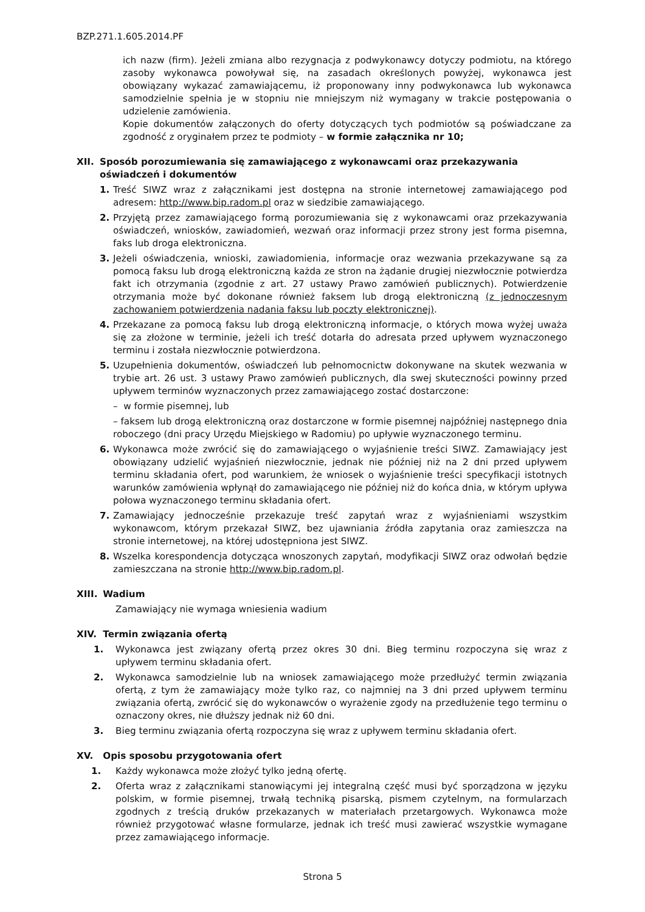BZP.271.1.605.2014.PF
ich nazw (firm). Jeżeli zmiana albo rezygnacja z podwykonawcy dotyczy podmiotu, na którego zasoby wykonawca powoływał się, na zasadach określonych powyżej, wykonawca jest obowiązany wykazać zamawiającemu, iż proponowany inny podwykonawca lub wykonawca samodzielnie spełnia je w stopniu nie mniejszym niż wymagany w trakcie postępowania o udzielenie zamówienia.
Kopie dokumentów załączonych do oferty dotyczących tych podmiotów są poświadczane za zgodność z oryginałem przez te podmioty – w formie załącznika nr 10;
XII. Sposób porozumiewania się zamawiającego z wykonawcami oraz przekazywania oświadczeń i dokumentów
1. Treść SIWZ wraz z załącznikami jest dostępna na stronie internetowej zamawiającego pod adresem: http://www.bip.radom.pl oraz w siedzibie zamawiającego.
2. Przyjętą przez zamawiającego formą porozumiewania się z wykonawcami oraz przekazywania oświadczeń, wniosków, zawiadomień, wezwań oraz informacji przez strony jest forma pisemna, faks lub droga elektroniczna.
3. Jeżeli oświadczenia, wnioski, zawiadomienia, informacje oraz wezwania przekazywane są za pomocą faksu lub drogą elektroniczną każda ze stron na żądanie drugiej niezwłocznie potwierdza fakt ich otrzymania (zgodnie z art. 27 ustawy Prawo zamówień publicznych). Potwierdzenie otrzymania może być dokonane również faksem lub drogą elektroniczną (z jednoczesnym zachowaniem potwierdzenia nadania faksu lub poczty elektronicznej).
4. Przekazane za pomocą faksu lub drogą elektroniczną informacje, o których mowa wyżej uważa się za złożone w terminie, jeżeli ich treść dotarła do adresata przed upływem wyznaczonego terminu i została niezwłocznie potwierdzona.
5. Uzupełnienia dokumentów, oświadczeń lub pełnomocnictw dokonywane na skutek wezwania w trybie art. 26 ust. 3 ustawy Prawo zamówień publicznych, dla swej skuteczności powinny przed upływem terminów wyznaczonych przez zamawiającego zostać dostarczone:
– w formie pisemnej, lub
– faksem lub drogą elektroniczną oraz dostarczone w formie pisemnej najpóźniej następnego dnia roboczego (dni pracy Urzędu Miejskiego w Radomiu) po upływie wyznaczonego terminu.
6. Wykonawca może zwrócić się do zamawiającego o wyjaśnienie treści SIWZ. Zamawiający jest obowiązany udzielić wyjaśnień niezwłocznie, jednak nie później niż na 2 dni przed upływem terminu składania ofert, pod warunkiem, że wniosek o wyjaśnienie treści specyfikacji istotnych warunków zamówienia wpłynął do zamawiającego nie później niż do końca dnia, w którym upływa połowa wyznaczonego terminu składania ofert.
7. Zamawiający jednocześnie przekazuje treść zapytań wraz z wyjaśnieniami wszystkim wykonawcom, którym przekazał SIWZ, bez ujawniania źródła zapytania oraz zamieszcza na stronie internetowej, na której udostępniona jest SIWZ.
8. Wszelka korespondencja dotycząca wnoszonych zapytań, modyfikacji SIWZ oraz odwołań będzie zamieszczana na stronie http://www.bip.radom.pl.
XIII. Wadium
Zamawiający nie wymaga wniesienia wadium
XIV. Termin związania ofertą
1. Wykonawca jest związany ofertą przez okres 30 dni. Bieg terminu rozpoczyna się wraz z upływem terminu składania ofert.
2. Wykonawca samodzielnie lub na wniosek zamawiającego może przedłużyć termin związania ofertą, z tym że zamawiający może tylko raz, co najmniej na 3 dni przed upływem terminu związania ofertą, zwrócić się do wykonawców o wyrażenie zgody na przedłużenie tego terminu o oznaczony okres, nie dłuższy jednak niż 60 dni.
3. Bieg terminu związania ofertą rozpoczyna się wraz z upływem terminu składania ofert.
XV. Opis sposobu przygotowania ofert
1. Każdy wykonawca może złożyć tylko jedną ofertę.
2. Oferta wraz z załącznikami stanowiącymi jej integralną część musi być sporządzona w języku polskim, w formie pisemnej, trwałą techniką pisarską, pismem czytelnym, na formularzach zgodnych z treścią druków przekazanych w materiałach przetargowych. Wykonawca może również przygotować własne formularze, jednak ich treść musi zawierać wszystkie wymagane przez zamawiającego informacje.
Strona 5